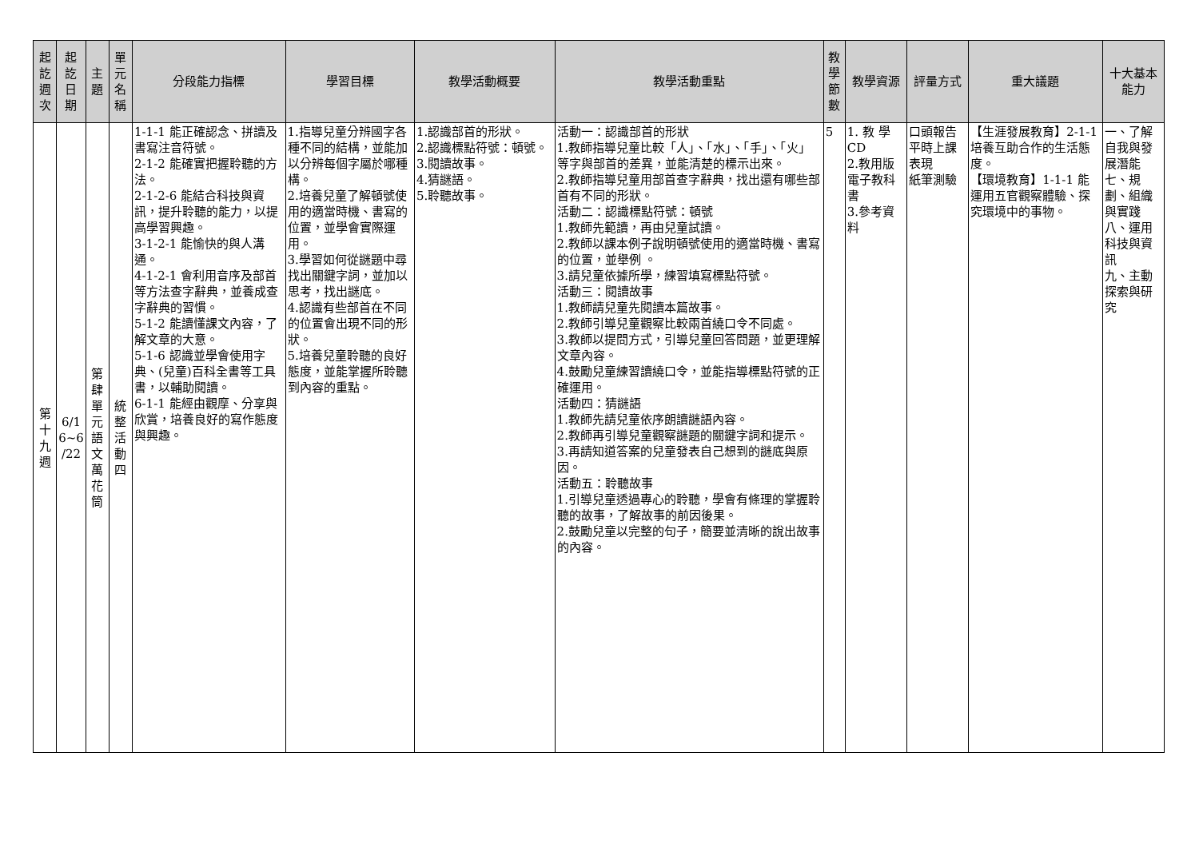| 起 訖 週 次 | 起 訖 日 期 | 主 題 | 單 元 名 稱 | 分段能力指標 | 學習目標 | 教學活動概要 | 教學活動重點 | 教 學 節 數 | 教學資源 | 評量方式 | 重大議題 | 十大基本能力 |
| --- | --- | --- | --- | --- | --- | --- | --- | --- | --- | --- | --- | --- |
| 第 十 九 週 | 6/1 6~6 /22 | 第 肆 單 元 語 文 萬 花 筒 | 統 整 活 動 四 | 1-1-1 能正確認念、拼讀及書寫注音符號。 2-1-2 能確實把握聆聽的方法。 2-1-2-6 能結合科技與資訊，提升聆聽的能力，以提高學習興趣。 3-1-2-1 能愉快的與人溝通。 4-1-2-1 會利用音序及部首等方法查字辭典，並養成查字辭典的習慣。 5-1-2 能讀懂課文內容，了解文章的大意。 5-1-6 認識並學會使用字典、(兒童)百科全書等工具書，以輔助閱讀。 6-1-1 能經由觀摩、分享與欣賞，培養良好的寫作態度與興趣。 | 1.指導兒童分辨國字各種不同的結構，並能加以分辨每個字屬於哪種構。 2.培養兒童了解頓號使用的適當時機、書寫的位置，並學會實際運用。 3.學習如何從謎題中尋找出關鍵字詞，並加以思考，找出謎底。 4.認識有些部首在不同的位置會出現不同的形狀。 5.培養兒童聆聽的良好態度，並能掌握所聆聽到內容的重點。 | 1.認識部首的形狀。 2.認識標點符號：頓號。 3.閱讀故事。 4.猜謎語。 5.聆聽故事。 | 活動一：認識部首的形狀 1.教師指導兒童比較「人」、「水」、「手」、「火」等字與部首的差異，並能清楚的標示出來。 2.教師指導兒童用部首查字辭典，找出還有哪些部首有不同的形狀。 活動二：認識標點符號：頓號 1.教師先範讀，再由兒童試讀。 2.教師以課本例子說明頓號使用的適當時機、書寫的位置，並舉例 。 3.請兒童依據所學，練習填寫標點符號。 活動三：閱讀故事 1.教師請兒童先閱讀本篇故事。 2.教師引導兒童觀察比較兩首繞口令不同處。 3.教師以提問方式，引導兒童回答問題，並更理解文章內容。 4.鼓勵兒童練習讀繞口令，並能指導標點符號的正確運用。 活動四：猜謎語 1.教師先請兒童依序朗讀謎語內容。 2.教師再引導兒童觀察謎題的關鍵字詞和提示。 3.再請知道答案的兒童發表自己想到的謎底與原因。 活動五：聆聽故事 1.引導兒童透過專心的聆聽，學會有條理的掌握聆聽的故事，了解故事的前因後果。 2.鼓勵兒童以完整的句子，簡要並清晰的說出故事的內容。 | 5 | 1. 教 學CD 2.教用版電子教科書 3.參考資料 | 口頭報告 平時上課表現 紙筆測驗 | 【生涯發展教育】2-1-1 培養互助合作的生活態度。 【環境教育】1-1-1 能運用五官觀察體驗、探究環境中的事物。 | 一、了解自我與發展潛能 七、規劃、組織與實踐 八、運用科技與資訊 九、主動探索與研究 |